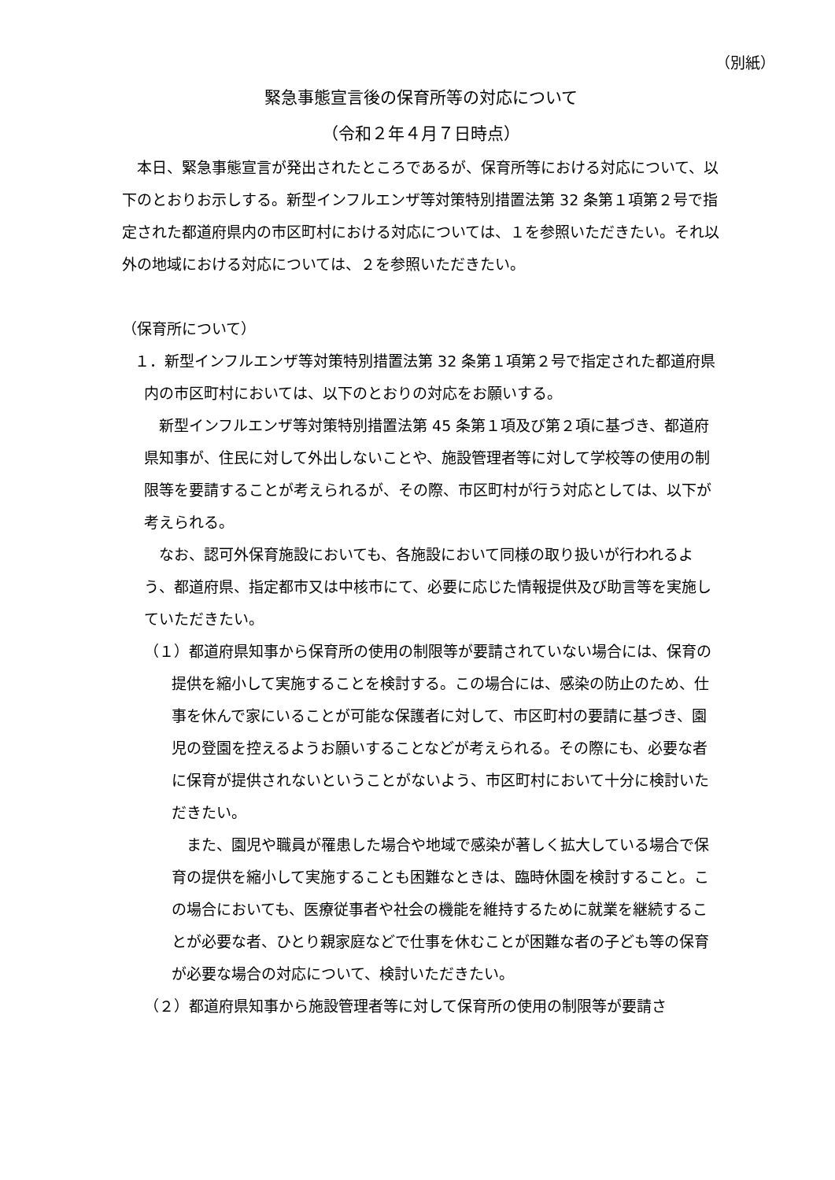（別紙）
緊急事態宣言後の保育所等の対応について
（令和２年４月７日時点）
　本日、緊急事態宣言が発出されたところであるが、保育所等における対応について、以下のとおりお示しする。新型インフルエンザ等対策特別措置法第 32 条第１項第２号で指定された都道府県内の市区町村における対応については、１を参照いただきたい。それ以外の地域における対応については、２を参照いただきたい。
（保育所について）
１．新型インフルエンザ等対策特別措置法第 32 条第１項第２号で指定された都道府県内の市区町村においては、以下のとおりの対応をお願いする。
　新型インフルエンザ等対策特別措置法第 45 条第１項及び第２項に基づき、都道府県知事が、住民に対して外出しないことや、施設管理者等に対して学校等の使用の制限等を要請することが考えられるが、その際、市区町村が行う対応としては、以下が考えられる。
　なお、認可外保育施設においても、各施設において同様の取り扱いが行われるよう、都道府県、指定都市又は中核市にて、必要に応じた情報提供及び助言等を実施していただきたい。
（１）都道府県知事から保育所の使用の制限等が要請されていない場合には、保育の提供を縮小して実施することを検討する。この場合には、感染の防止のため、仕事を休んで家にいることが可能な保護者に対して、市区町村の要請に基づき、園児の登園を控えるようお願いすることなどが考えられる。その際にも、必要な者に保育が提供されないということがないよう、市区町村において十分に検討いただきたい。
　また、園児や職員が罹患した場合や地域で感染が著しく拡大している場合で保育の提供を縮小して実施することも困難なときは、臨時休園を検討すること。この場合においても、医療従事者や社会の機能を維持するために就業を継続することが必要な者、ひとり親家庭などで仕事を休むことが困難な者の子ども等の保育が必要な場合の対応について、検討いただきたい。
（２）都道府県知事から施設管理者等に対して保育所の使用の制限等が要請さ